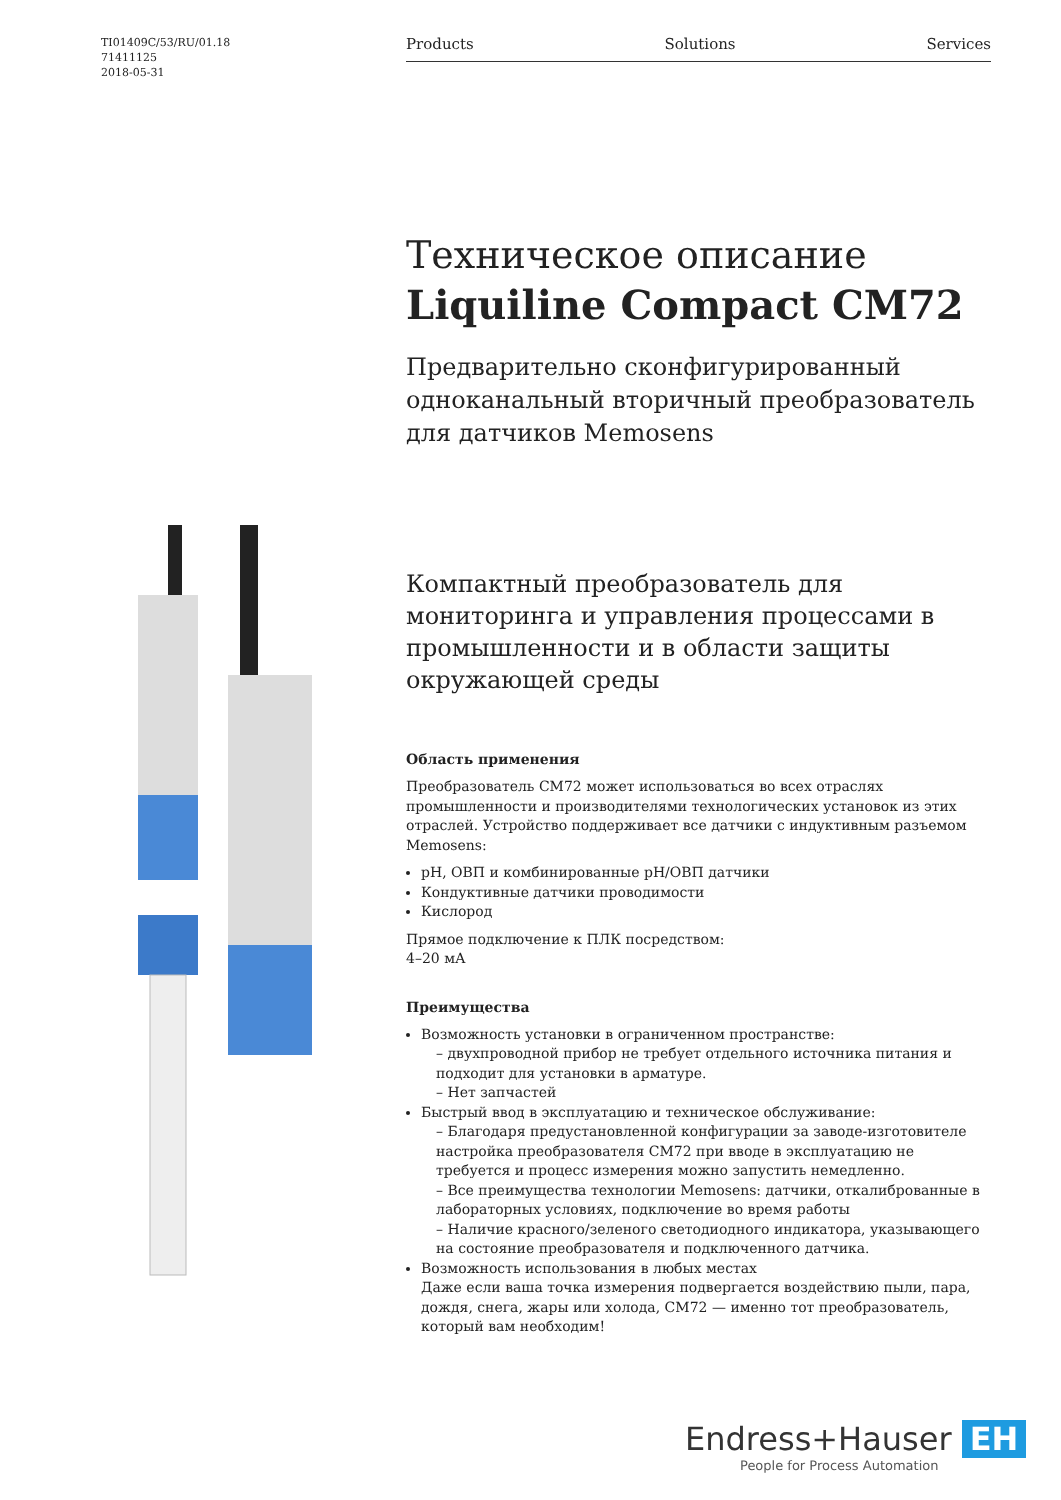TI01409C/53/RU/01.18
71411125
2018-05-31
Products Solutions Services
Техническое описание
Liquiline Compact CM72
Предварительно сконфигурированный одноканальный вторичный преобразователь для датчиков Memosens
Компактный преобразователь для мониторинга и управления процессами в промышленности и в области защиты окружающей среды
Область применения
Преобразователь CM72 может использоваться во всех отраслях промышленности и производителями технологических установок из этих отраслей. Устройство поддерживает все датчики с индуктивным разъемом Memosens:
pH, ОВП и комбинированные pH/ОВП датчики
Кондуктивные датчики проводимости
Кислород
Прямое подключение к ПЛК посредством:
4–20 мА
Преимущества
Возможность установки в ограниченном пространстве:
– двухпроводной прибор не требует отдельного источника питания и подходит для установки в арматуре.
– Нет запчастей
Быстрый ввод в эксплуатацию и техническое обслуживание:
– Благодаря предустановленной конфигурации за заводе-изготовителе настройка преобразователя CM72 при вводе в эксплуатацию не требуется и процесс измерения можно запустить немедленно.
– Все преимущества технологии Memosens: датчики, откалиброванные в лабораторных условиях, подключение во время работы
– Наличие красного/зеленого светодиодного индикатора, указывающего на состояние преобразователя и подключенного датчика.
Возможность использования в любых местах
Даже если ваша точка измерения подвергается воздействию пыли, пара, дождя, снега, жары или холода, CM72 — именно тот преобразователь, который вам необходим!
Endress+Hauser EH
People for Process Automation